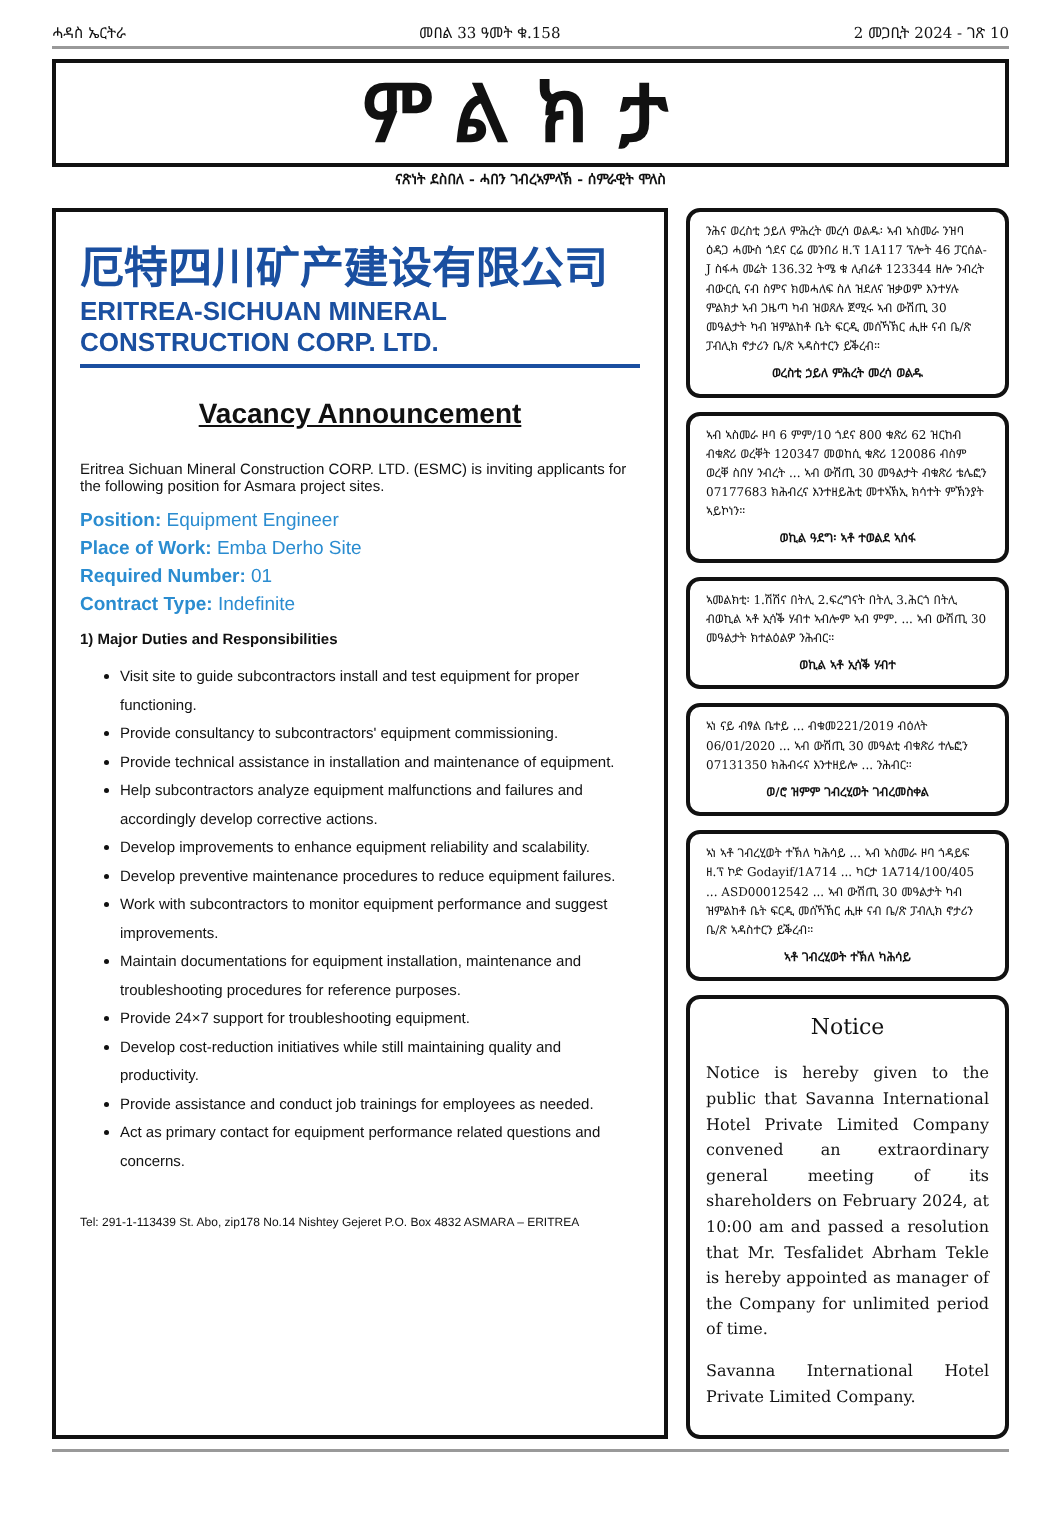ሓዳስ ኤርትራ መበል 33 ዓመት ቁ.158 2 መጋቢት 2024 - ገጽ 10
ምልክታ
ናጽነት ደስበለ - ሓበን ገብረኣምላኽ - ሰምራዊት ሞለስ
厄特四川矿产建设有限公司
ERITREA-SICHUAN MINERAL CONSTRUCTION CORP. LTD.
Vacancy Announcement
Eritrea Sichuan Mineral Construction CORP. LTD. (ESMC) is inviting applicants for the following position for Asmara project sites.
Position: Equipment Engineer
Place of Work: Emba Derho Site
Required Number: 01
Contract Type: Indefinite
1) Major Duties and Responsibilities
Visit site to guide subcontractors install and test equipment for proper functioning.
Provide consultancy to subcontractors' equipment commissioning.
Provide technical assistance in installation and maintenance of equipment.
Help subcontractors analyze equipment malfunctions and failures and accordingly develop corrective actions.
Develop improvements to enhance equipment reliability and scalability.
Develop preventive maintenance procedures to reduce equipment failures.
Work with subcontractors to monitor equipment performance and suggest improvements.
Maintain documentations for equipment installation, maintenance and troubleshooting procedures for reference purposes.
Provide 24×7 support for troubleshooting equipment.
Develop cost-reduction initiatives while still maintaining quality and productivity.
Provide assistance and conduct job trainings for employees as needed.
Act as primary contact for equipment performance related questions and concerns.
Tel: 291-1-113439 St. Abo, zip178 No.14 Nishtey Gejeret P.O. Box 4832 ASMARA – ERITREA
ንሕና ወረስቲ ኃይለ ምሕረት መረሳ ወልዱ፡ ኣብ ኣስመራ ንዝባ ዕዳጋ ሓሙስ ጎደና ርሬ መንበሪ ዘ.ፕ 1A117 ፕሎት 46 ፓርሰል-J ስፋሓ መሬት 136.32 ትሜ ቁ ሊብሬቶ 123344 ዘሎ ንብረት ብውርሲ ናብ ስምና ክመሓለፍ ስለ ዝደለና ዝቃወም እንተሃሉ ምልክታ ኣብ ጋዜጣ ካብ ዝወጸሉ ጀሚሩ ኣብ ውሽጢ 30 መዓልታት ካብ ዝምልከቶ ቤት ፍርዲ መሰኻኽር ሒዙ ናብ ቤ/ጽ ፓብሊክ ኖታሪን ቤ/ጽ ኣዳስተርን ይቕረብ።
ወረስቲ ኃይለ ምሕረት መረሳ ወልዱ
ኣብ ኣስመራ ዞባ 6 ምም/10 ጎደና 800 ቁጽሪ 62 ዝርከብ ብቁጽሪ ወረቐት 120347 መወከሲ ቁጽሪ 120086 ብስም ወረቐ ስበሃ ንብረት ... ኣብ ውሽጢ 30 መዓልታት ብቁጽሪ ቴሌፎን 07177683 ክሕብረና እንተዘይሕቲ መተኣኽኢ ክሳተት ምኽንያት ኣይኮነን።
ወኪል ዓደግ፡ ኣቶ ተወልደ ኣሰፋ
ኣመልክቲ፡ 1.ሽሽና በትሊ 2.ፍረግናት በትሊ 3.ሕርጎ በትሊ ብወኪል ኣቶ ኢሳቕ ሃብተ ኣብሎም ኣብ ምም. ... ኣብ ውሽጢ 30 መዓልታት ክተልዕልዎ ንሕብር።
ወኪል ኣቶ ኢሳቕ ሃብተ
ኣነ ናይ ብፃል ቤተይ ... ብቁመ221/2019 ብዕለት 06/01/2020 ... ኣብ ውሽጢ 30 መዓልቲ ብቁጽሪ ተሌፎን 07131350 ክሕብሩና እንተዘይሎ ... ንሕብር።
ወ/ሮ ዝምም ገብረሂወት ገብረመስቀል
ኣነ ኣቶ ገብረሂወት ተኽለ ካሕሳይ ... ኣብ ኣስመራ ዞባ ጎዳይፍ ዘ.ፕ ኮድ Godayif/1A714 ... ካርታ 1A714/100/405 ... ASD00012542 ... ኣብ ውሽጢ 30 መዓልታት ካብ ዝምልከቶ ቤት ፍርዲ መሰኻኽር ሒዙ ናብ ቤ/ጽ ፓብሊክ ኖታሪን ቤ/ጽ ኣዳስተርን ይቕረብ።
ኣቶ ገብረሂወት ተኽለ ካሕሳይ
Notice
Notice is hereby given to the public that Savanna International Hotel Private Limited Company convened an extraordinary general meeting of its shareholders on February 2024, at 10:00 am and passed a resolution that Mr. Tesfalidet Abrham Tekle is hereby appointed as manager of the Company for unlimited period of time.
Savanna International Hotel Private Limited Company.